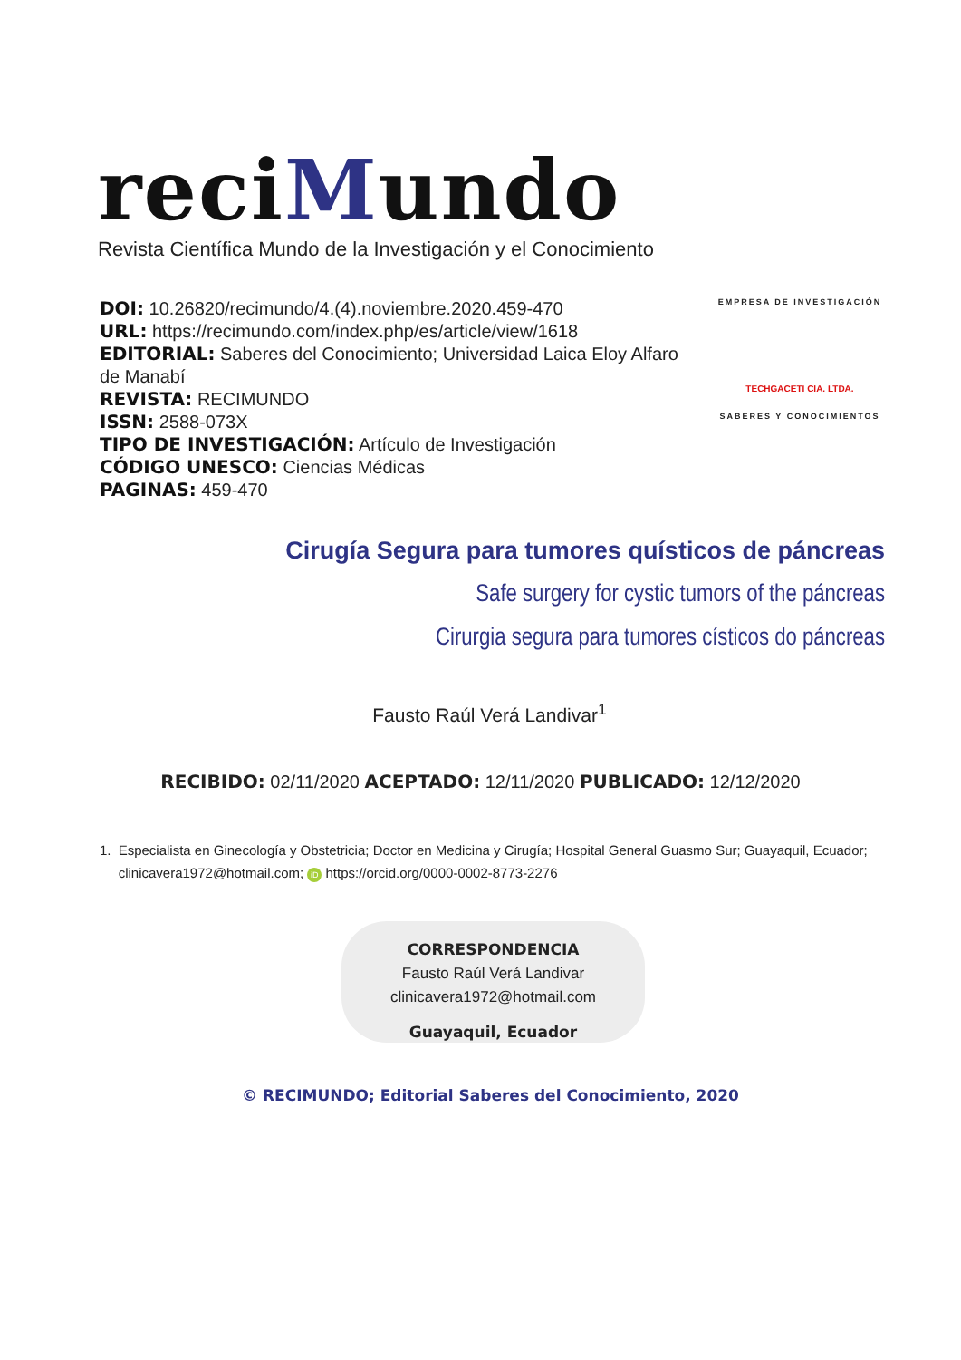reciMundo
Revista Científica Mundo de la Investigación y el Conocimiento
DOI: 10.26820/recimundo/4.(4).noviembre.2020.459-470
URL: https://recimundo.com/index.php/es/article/view/1618
EDITORIAL: Saberes del Conocimiento; Universidad Laica Eloy Alfaro de Manabí
REVISTA: RECIMUNDO
ISSN: 2588-073X
TIPO DE INVESTIGACIÓN: Artículo de Investigación
CÓDIGO UNESCO: Ciencias Médicas
PAGINAS: 459-470
EMPRESA DE INVESTIGACIÓN
TECHGACETI CIA. LTDA.
SABERES Y CONOCIMIENTOS
Cirugía Segura para tumores quísticos de páncreas
Safe surgery for cystic tumors of the páncreas
Cirurgia segura para tumores císticos do páncreas
Fausto Raúl Verá Landivar<sup>1</sup>
RECIBIDO: 02/11/2020 ACEPTADO: 12/11/2020 PUBLICADO: 12/12/2020
1. Especialista en Ginecología y Obstetricia; Doctor en Medicina y Cirugía; Hospital General Guasmo Sur; Guayaquil, Ecuador; clinicavera1972@hotmail.com; iD https://orcid.org/0000-0002-8773-2276
CORRESPONDENCIA
Fausto Raúl Verá Landivar
clinicavera1972@hotmail.com
Guayaquil, Ecuador
© RECIMUNDO; Editorial Saberes del Conocimiento, 2020